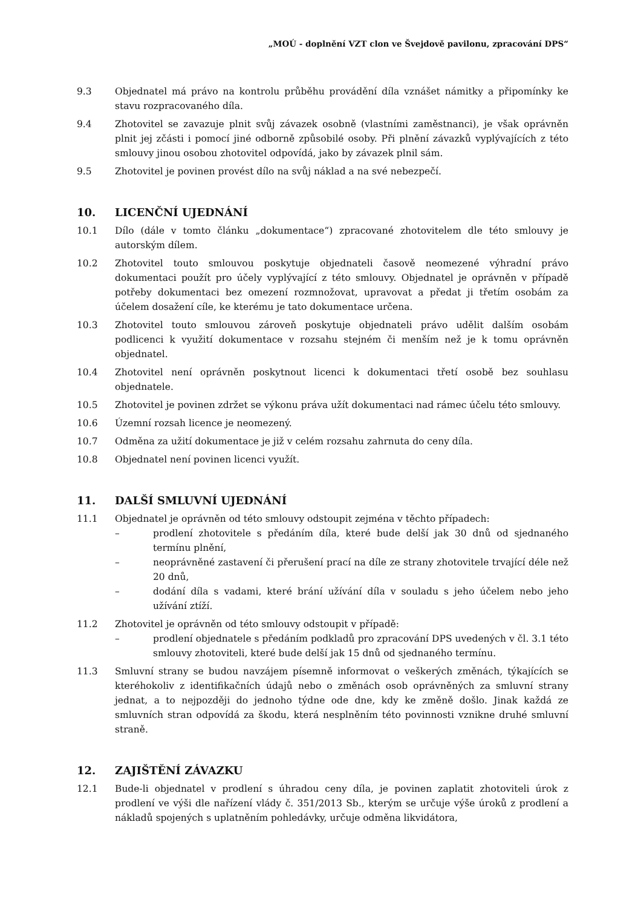„MOÚ - doplnění VZT clon ve Švejdově pavilonu, zpracování DPS“
9.3 Objednatel má právo na kontrolu průběhu provádění díla vznášet námitky a připomínky ke stavu rozpracovaného díla.
9.4 Zhotovitel se zavazuje plnit svůj závazek osobně (vlastními zaměstnanci), je však oprávněn plnit jej zčásti i pomocí jiné odborně způsobilé osoby. Při plnění závazků vyplývajících z této smlouvy jinou osobou zhotovitel odpovídá, jako by závazek plnil sám.
9.5 Zhotovitel je povinen provést dílo na svůj náklad a na své nebezpečí.
10. LICENČNÍ UJEDNÁNÍ
10.1 Dílo (dále v tomto článku „dokumentace“) zpracované zhotovitelem dle této smlouvy je autorským dílem.
10.2 Zhotovitel touto smlouvou poskytuje objednateli časově neomezené výhradní právo dokumentaci použít pro účely vyplývající z této smlouvy. Objednatel je oprávněn v případě potřeby dokumentaci bez omezení rozmnožovat, upravovat a předat ji třetím osobám za účelem dosažení cíle, ke kterému je tato dokumentace určena.
10.3 Zhotovitel touto smlouvou zároveň poskytuje objednateli právo udělit dalším osobám podlicenci k využití dokumentace v rozsahu stejném či menším než je k tomu oprávněn objednatel.
10.4 Zhotovitel není oprávněn poskytnout licenci k dokumentaci třetí osobě bez souhlasu objednatele.
10.5 Zhotovitel je povinen zdržet se výkonu práva užít dokumentaci nad rámec účelu této smlouvy.
10.6 Územní rozsah licence je neomezený.
10.7 Odměna za užití dokumentace je již v celém rozsahu zahrnuta do ceny díla.
10.8 Objednatel není povinen licenci využít.
11. DALŠÍ SMLUVNÍ UJEDNÁNÍ
11.1 Objednatel je oprávněn od této smlouvy odstoupit zejména v těchto případech:
– prodlení zhotovitele s předáním díla, které bude delší jak 30 dnů od sjednaného termínu plnění,
– neoprávněné zastavení či přerušení prací na díle ze strany zhotovitele trvající déle než 20 dnů,
– dodání díla s vadami, které brání užívání díla v souladu s jeho účelem nebo jeho užívání ztíží.
11.2 Zhotovitel je oprávněn od této smlouvy odstoupit v případě:
– prodlení objednatele s předáním podkladů pro zpracování DPS uvedených v čl. 3.1 této smlouvy zhotoviteli, které bude delší jak 15 dnů od sjednaného termínu.
11.3 Smluvní strany se budou navzájem písemně informovat o veškerých změnách, týkajících se kteréhokoliv z identifikačních údajů nebo o změnách osob oprávněných za smluvní strany jednat, a to nejpozději do jednoho týdne ode dne, kdy ke změně došlo. Jinak každá ze smluvních stran odpovídá za škodu, která nesplněním této povinnosti vznikne druhé smluvní straně.
12. ZAJIŠTĚNÍ ZÁVAZKU
12.1 Bude-li objednatel v prodlení s úhradou ceny díla, je povinen zaplatit zhotoviteli úrok z prodlení ve výši dle nařízení vlády č. 351/2013 Sb., kterým se určuje výše úroků z prodlení a nákladů spojených s uplatněním pohledávky, určuje odměna likvidátora,